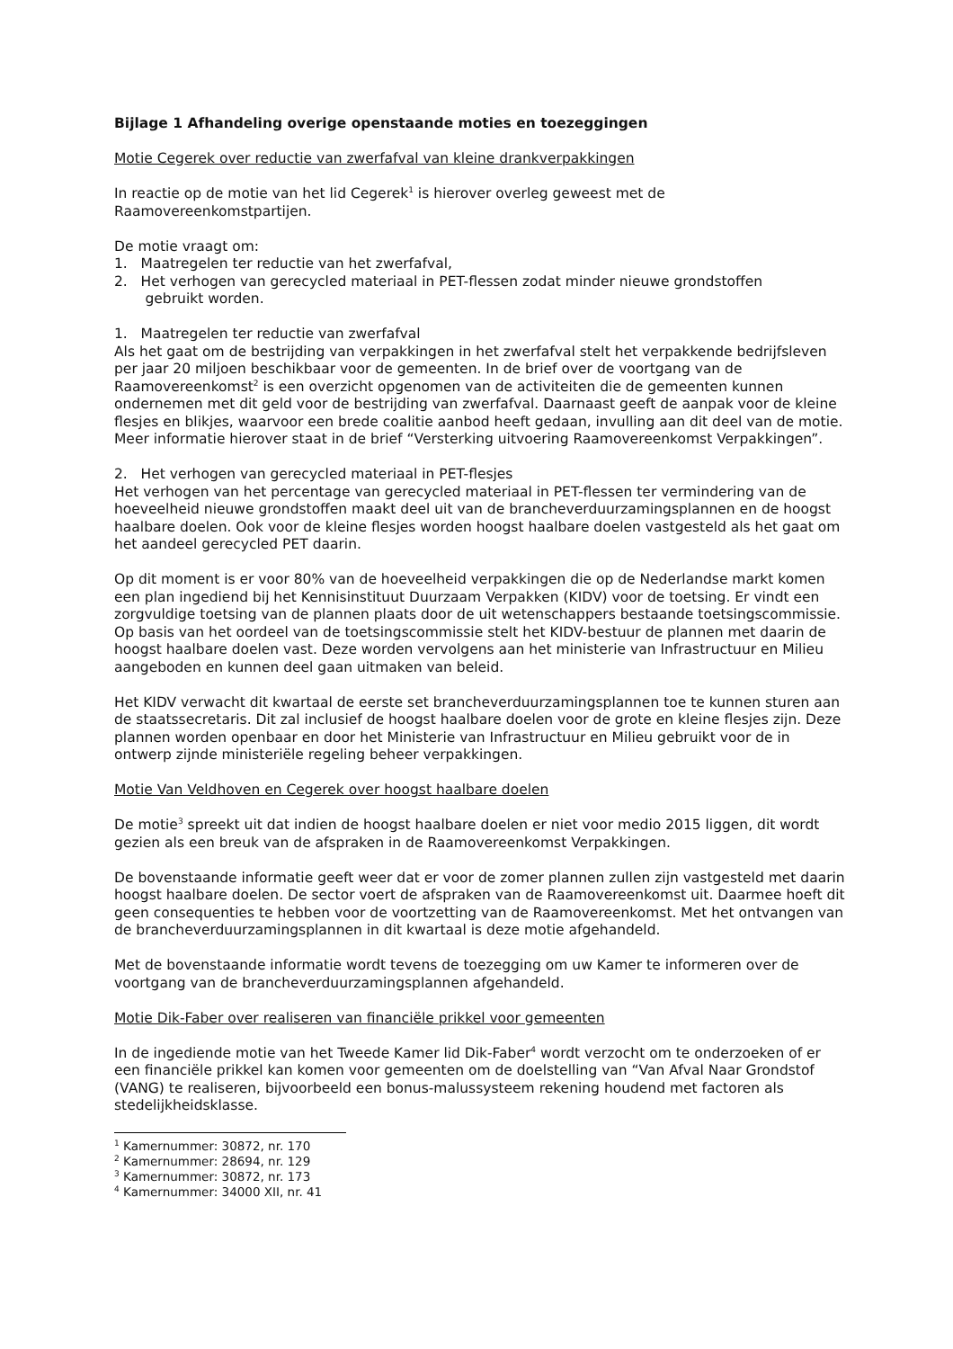Bijlage 1 Afhandeling overige openstaande moties en toezeggingen
Motie Cegerek over reductie van zwerfafval van kleine drankverpakkingen
In reactie op de motie van het lid Cegerek<sup>1</sup> is hierover overleg geweest met de Raamovereenkomstpartijen.
De motie vraagt om:
1. Maatregelen ter reductie van het zwerfafval,
2. Het verhogen van gerecycled materiaal in PET-flessen zodat minder nieuwe grondstoffen
gebruikt worden.
1. Maatregelen ter reductie van zwerfafval
Als het gaat om de bestrijding van verpakkingen in het zwerfafval stelt het verpakkende bedrijfsleven per jaar 20 miljoen beschikbaar voor de gemeenten. In de brief over de voortgang van de Raamovereenkomst<sup>2</sup> is een overzicht opgenomen van de activiteiten die de gemeenten kunnen ondernemen met dit geld voor de bestrijding van zwerfafval. Daarnaast geeft de aanpak voor de kleine flesjes en blikjes, waarvoor een brede coalitie aanbod heeft gedaan, invulling aan dit deel van de motie. Meer informatie hierover staat in de brief “Versterking uitvoering Raamovereenkomst Verpakkingen”.
2. Het verhogen van gerecycled materiaal in PET-flesjes
Het verhogen van het percentage van gerecycled materiaal in PET-flessen ter vermindering van de hoeveelheid nieuwe grondstoffen maakt deel uit van de brancheverduurzamingsplannen en de hoogst haalbare doelen. Ook voor de kleine flesjes worden hoogst haalbare doelen vastgesteld als het gaat om het aandeel gerecycled PET daarin.
Op dit moment is er voor 80% van de hoeveelheid verpakkingen die op de Nederlandse markt komen een plan ingediend bij het Kennisinstituut Duurzaam Verpakken (KIDV) voor de toetsing. Er vindt een zorgvuldige toetsing van de plannen plaats door de uit wetenschappers bestaande toetsingscommissie. Op basis van het oordeel van de toetsingscommissie stelt het KIDV-bestuur de plannen met daarin de hoogst haalbare doelen vast. Deze worden vervolgens aan het ministerie van Infrastructuur en Milieu aangeboden en kunnen deel gaan uitmaken van beleid.
Het KIDV verwacht dit kwartaal de eerste set brancheverduurzamingsplannen toe te kunnen sturen aan de staatssecretaris. Dit zal inclusief de hoogst haalbare doelen voor de grote en kleine flesjes zijn. Deze plannen worden openbaar en door het Ministerie van Infrastructuur en Milieu gebruikt voor de in ontwerp zijnde ministeriële regeling beheer verpakkingen.
Motie Van Veldhoven en Cegerek over hoogst haalbare doelen
De motie<sup>3</sup> spreekt uit dat indien de hoogst haalbare doelen er niet voor medio 2015 liggen, dit wordt gezien als een breuk van de afspraken in de Raamovereenkomst Verpakkingen.
De bovenstaande informatie geeft weer dat er voor de zomer plannen zullen zijn vastgesteld met daarin hoogst haalbare doelen. De sector voert de afspraken van de Raamovereenkomst uit. Daarmee hoeft dit geen consequenties te hebben voor de voortzetting van de Raamovereenkomst. Met het ontvangen van de brancheverduurzamingsplannen in dit kwartaal is deze motie afgehandeld.
Met de bovenstaande informatie wordt tevens de toezegging om uw Kamer te informeren over de voortgang van de brancheverduurzamingsplannen afgehandeld.
Motie Dik-Faber over realiseren van financiële prikkel voor gemeenten
In de ingediende motie van het Tweede Kamer lid Dik-Faber<sup>4</sup> wordt verzocht om te onderzoeken of er een financiële prikkel kan komen voor gemeenten om de doelstelling van “Van Afval Naar Grondstof (VANG) te realiseren, bijvoorbeeld een bonus-malussysteem rekening houdend met factoren als stedelijkheidsklasse.
<sup>1</sup> Kamernummer: 30872, nr. 170
<sup>2</sup> Kamernummer: 28694, nr. 129
<sup>3</sup> Kamernummer: 30872, nr. 173
<sup>4</sup> Kamernummer: 34000 XII, nr. 41